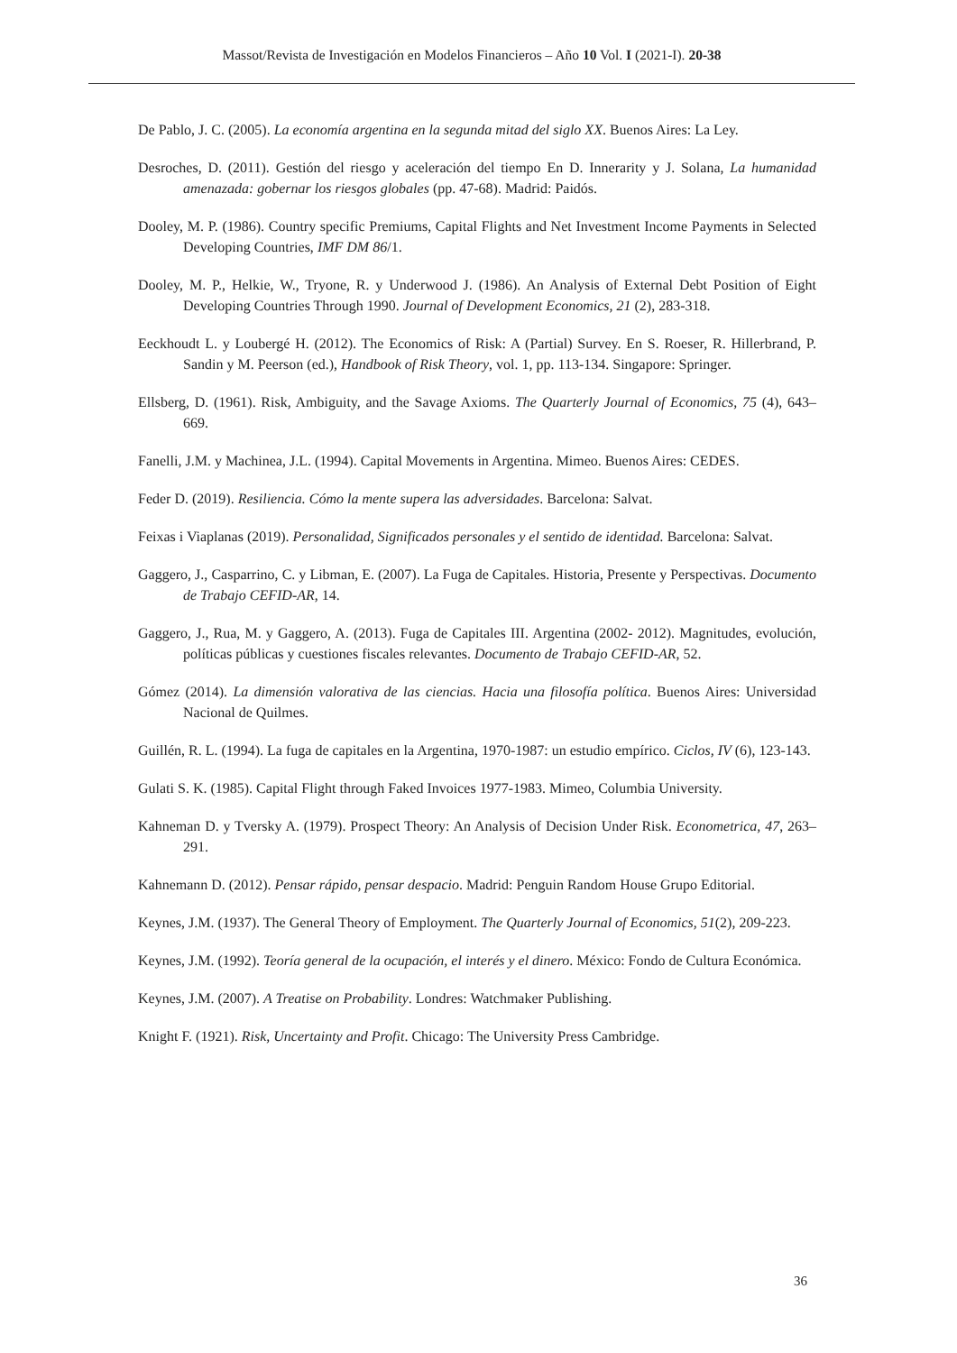Massot/Revista de Investigación en Modelos Financieros – Año 10 Vol. I (2021-I). 20-38
De Pablo, J. C. (2005). La economía argentina en la segunda mitad del siglo XX. Buenos Aires: La Ley.
Desroches, D. (2011). Gestión del riesgo y aceleración del tiempo En D. Innerarity y J. Solana, La humanidad amenazada: gobernar los riesgos globales (pp. 47-68). Madrid: Paidós.
Dooley, M. P. (1986). Country specific Premiums, Capital Flights and Net Investment Income Payments in Selected Developing Countries, IMF DM 86/1.
Dooley, M. P., Helkie, W., Tryone, R. y Underwood J. (1986). An Analysis of External Debt Position of Eight Developing Countries Through 1990. Journal of Development Economics, 21 (2), 283-318.
Eeckhoudt L. y Loubergé H. (2012). The Economics of Risk: A (Partial) Survey. En S. Roeser, R. Hillerbrand, P. Sandin y M. Peerson (ed.), Handbook of Risk Theory, vol. 1, pp. 113-134. Singapore: Springer.
Ellsberg, D. (1961). Risk, Ambiguity, and the Savage Axioms. The Quarterly Journal of Economics, 75 (4), 643–669.
Fanelli, J.M. y Machinea, J.L. (1994). Capital Movements in Argentina. Mimeo. Buenos Aires: CEDES.
Feder D. (2019). Resiliencia. Cómo la mente supera las adversidades. Barcelona: Salvat.
Feixas i Viaplanas (2019). Personalidad, Significados personales y el sentido de identidad. Barcelona: Salvat.
Gaggero, J., Casparrino, C. y Libman, E. (2007). La Fuga de Capitales. Historia, Presente y Perspectivas. Documento de Trabajo CEFID-AR, 14.
Gaggero, J., Rua, M. y Gaggero, A. (2013). Fuga de Capitales III. Argentina (2002- 2012). Magnitudes, evolución, políticas públicas y cuestiones fiscales relevantes. Documento de Trabajo CEFID-AR, 52.
Gómez (2014). La dimensión valorativa de las ciencias. Hacia una filosofía política. Buenos Aires: Universidad Nacional de Quilmes.
Guillén, R. L. (1994). La fuga de capitales en la Argentina, 1970-1987: un estudio empírico. Ciclos, IV (6), 123-143.
Gulati S. K. (1985). Capital Flight through Faked Invoices 1977-1983. Mimeo, Columbia University.
Kahneman D. y Tversky A. (1979). Prospect Theory: An Analysis of Decision Under Risk. Econometrica, 47, 263–291.
Kahnemann D. (2012). Pensar rápido, pensar despacio. Madrid: Penguin Random House Grupo Editorial.
Keynes, J.M. (1937). The General Theory of Employment. The Quarterly Journal of Economics, 51(2), 209-223.
Keynes, J.M. (1992). Teoría general de la ocupación, el interés y el dinero. México: Fondo de Cultura Económica.
Keynes, J.M. (2007). A Treatise on Probability. Londres: Watchmaker Publishing.
Knight F. (1921). Risk, Uncertainty and Profit. Chicago: The University Press Cambridge.
36